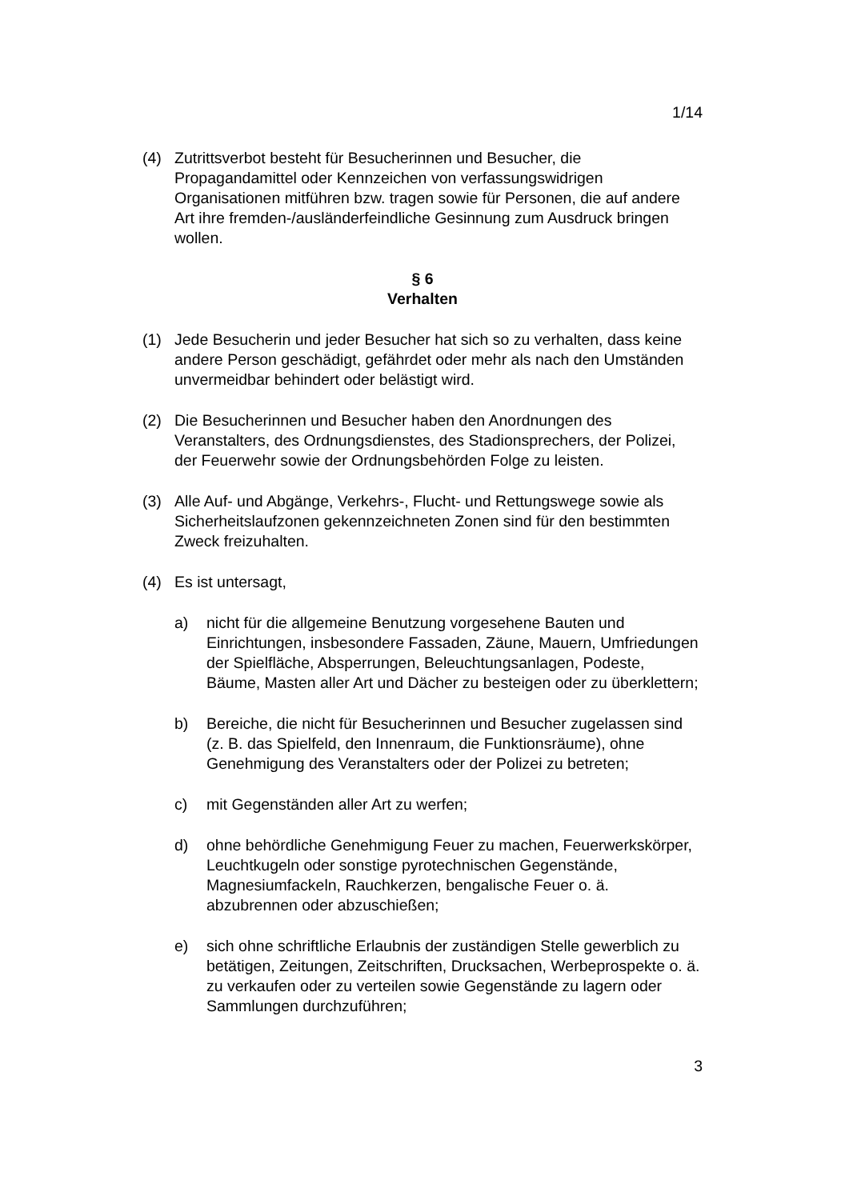1/14
(4) Zutrittsverbot besteht für Besucherinnen und Besucher, die Propagandamittel oder Kennzeichen von verfassungswidrigen Organisationen mitführen bzw. tragen sowie für Personen, die auf andere Art ihre fremden-/ausländerfeindliche Gesinnung zum Ausdruck bringen wollen.
§ 6
Verhalten
(1) Jede Besucherin und jeder Besucher hat sich so zu verhalten, dass keine andere Person geschädigt, gefährdet oder mehr als nach den Umständen unvermeidbar behindert oder belästigt wird.
(2) Die Besucherinnen und Besucher haben den Anordnungen des Veranstalters, des Ordnungsdienstes, des Stadionsprechers, der Polizei, der Feuerwehr sowie der Ordnungsbehörden Folge zu leisten.
(3) Alle Auf- und Abgänge, Verkehrs-, Flucht- und Rettungswege sowie als Sicherheitslaufzonen gekennzeichneten Zonen sind für den bestimmten Zweck freizuhalten.
(4) Es ist untersagt,
a) nicht für die allgemeine Benutzung vorgesehene Bauten und Einrichtungen, insbesondere Fassaden, Zäune, Mauern, Umfriedungen der Spielfläche, Absperrungen, Beleuchtungsanlagen, Podeste, Bäume, Masten aller Art und Dächer zu besteigen oder zu überklettern;
b) Bereiche, die nicht für Besucherinnen und Besucher zugelassen sind (z. B. das Spielfeld, den Innenraum, die Funktionsräume), ohne Genehmigung des Veranstalters oder der Polizei zu betreten;
c) mit Gegenständen aller Art zu werfen;
d) ohne behördliche Genehmigung Feuer zu machen, Feuerwerkskörper, Leuchtkugeln oder sonstige pyrotechnischen Gegenstände, Magnesiumfackeln, Rauchkerzen, bengalische Feuer o. ä. abzubrennen oder abzuschießen;
e) sich ohne schriftliche Erlaubnis der zuständigen Stelle gewerblich zu betätigen, Zeitungen, Zeitschriften, Drucksachen, Werbeprospekte o. ä. zu verkaufen oder zu verteilen sowie Gegenstände zu lagern oder Sammlungen durchzuführen;
3